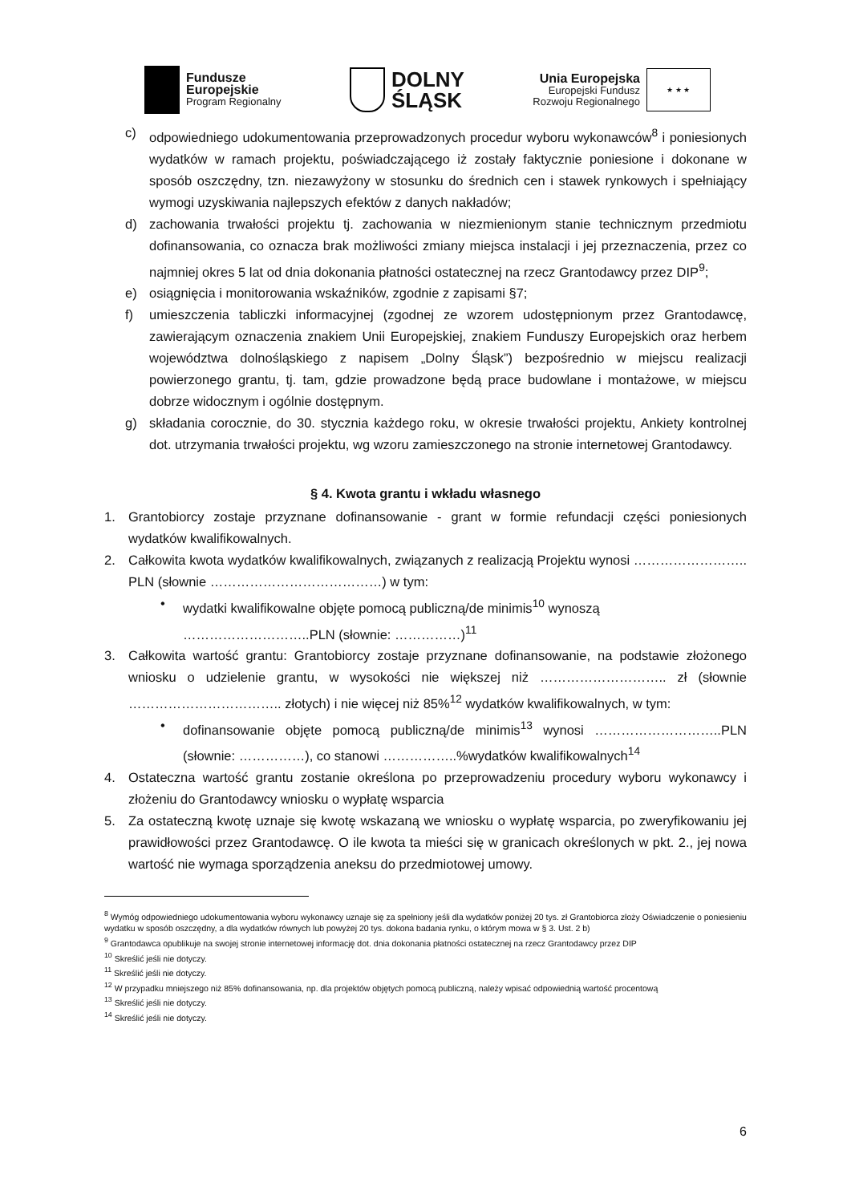Fundusze
Europejskie
Program Regionalny
DOLNY
ŚLĄSK
Unia Europejska
Europejski Fundusz
Rozwoju Regionalnego
★ ★ ★
c) odpowiedniego udokumentowania przeprowadzonych procedur wyboru wykonawców<sup>8</sup> i poniesionych wydatków w ramach projektu, poświadczającego iż zostały faktycznie poniesione i dokonane w sposób oszczędny, tzn. niezawyżony w stosunku do średnich cen i stawek rynkowych i spełniający wymogi uzyskiwania najlepszych efektów z danych nakładów;
d) zachowania trwałości projektu tj. zachowania w niezmienionym stanie technicznym przedmiotu dofinansowania, co oznacza brak możliwości zmiany miejsca instalacji i jej przeznaczenia, przez co najmniej okres 5 lat od dnia dokonania płatności ostatecznej na rzecz Grantodawcy przez DIP<sup>9</sup>;
e) osiągnięcia i monitorowania wskaźników, zgodnie z zapisami §7;
f) umieszczenia tabliczki informacyjnej (zgodnej ze wzorem udostępnionym przez Grantodawcę, zawierającym oznaczenia znakiem Unii Europejskiej, znakiem Funduszy Europejskich oraz herbem województwa dolnośląskiego z napisem „Dolny Śląsk”) bezpośrednio w miejscu realizacji powierzonego grantu, tj. tam, gdzie prowadzone będą prace budowlane i montażowe, w miejscu dobrze widocznym i ogólnie dostępnym.
g) składania corocznie, do 30. stycznia każdego roku, w okresie trwałości projektu, Ankiety kontrolnej dot. utrzymania trwałości projektu, wg wzoru zamieszczonego na stronie internetowej Grantodawcy.
§ 4. Kwota grantu i wkładu własnego
1. Grantobiorcy zostaje przyznane dofinansowanie - grant w formie refundacji części poniesionych wydatków kwalifikowalnych.
2. Całkowita kwota wydatków kwalifikowalnych, związanych z realizacją Projektu wynosi …………………….. PLN (słownie …………………………………) w tym:
• wydatki kwalifikowalne objęte pomocą publiczną/de minimis<sup>10</sup> wynoszą ………………………..PLN (słownie: ……………)<sup>11</sup>
3. Całkowita wartość grantu: Grantobiorcy zostaje przyznane dofinansowanie, na podstawie złożonego wniosku o udzielenie grantu, w wysokości nie większej niż ……………………….. zł (słownie …………………………….. złotych) i nie więcej niż 85%<sup>12</sup> wydatków kwalifikowalnych, w tym:
• dofinansowanie objęte pomocą publiczną/de minimis<sup>13</sup> wynosi ………………………..PLN (słownie: ……………), co stanowi ……………..%wydatków kwalifikowalnych<sup>14</sup>
4. Ostateczna wartość grantu zostanie określona po przeprowadzeniu procedury wyboru wykonawcy i złożeniu do Grantodawcy wniosku o wypłatę wsparcia
5. Za ostateczną kwotę uznaje się kwotę wskazaną we wniosku o wypłatę wsparcia, po zweryfikowaniu jej prawidłowości przez Grantodawcę. O ile kwota ta mieści się w granicach określonych w pkt. 2., jej nowa wartość nie wymaga sporządzenia aneksu do przedmiotowej umowy.
<sup>8</sup> Wymóg odpowiedniego udokumentowania wyboru wykonawcy uznaje się za spełniony jeśli dla wydatków poniżej 20 tys. zł Grantobiorca złoży Oświadczenie o poniesieniu wydatku w sposób oszczędny, a dla wydatków równych lub powyżej 20 tys. dokona badania rynku, o którym mowa w § 3. Ust. 2 b)
<sup>9</sup> Grantodawca opublikuje na swojej stronie internetowej informację dot. dnia dokonania płatności ostatecznej na rzecz Grantodawcy przez DIP
<sup>10</sup> Skreślić jeśli nie dotyczy.
<sup>11</sup> Skreślić jeśli nie dotyczy.
<sup>12</sup> W przypadku mniejszego niż 85% dofinansowania, np. dla projektów objętych pomocą publiczną, należy wpisać odpowiednią wartość procentową
<sup>13</sup> Skreślić jeśli nie dotyczy.
<sup>14</sup> Skreślić jeśli nie dotyczy.
6